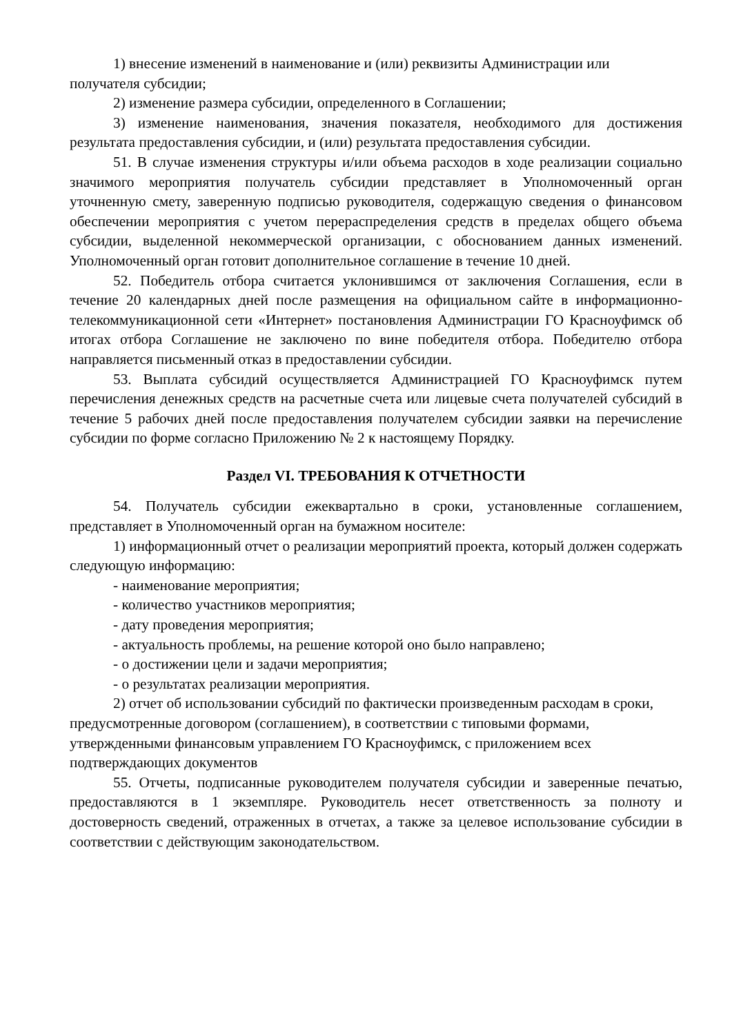1) внесение изменений в наименование и (или) реквизиты Администрации или получателя субсидии;
2) изменение размера субсидии, определенного в Соглашении;
3) изменение наименования, значения показателя, необходимого для достижения результата предоставления субсидии, и (или) результата предоставления субсидии.
51. В случае изменения структуры и/или объема расходов в ходе реализации социально значимого мероприятия получатель субсидии представляет в Уполномоченный орган уточненную смету, заверенную подписью руководителя, содержащую сведения о финансовом обеспечении мероприятия с учетом перераспределения средств в пределах общего объема субсидии, выделенной некоммерческой организации, с обоснованием данных изменений. Уполномоченный орган готовит дополнительное соглашение в течение 10 дней.
52. Победитель отбора считается уклонившимся от заключения Соглашения, если в течение 20 календарных дней после размещения на официальном сайте в информационно-телекоммуникационной сети «Интернет» постановления Администрации ГО Красноуфимск об итогах отбора Соглашение не заключено по вине победителя отбора. Победителю отбора направляется письменный отказ в предоставлении субсидии.
53. Выплата субсидий осуществляется Администрацией ГО Красноуфимск путем перечисления денежных средств на расчетные счета или лицевые счета получателей субсидий в течение 5 рабочих дней после предоставления получателем субсидии заявки на перечисление субсидии по форме согласно Приложению № 2 к настоящему Порядку.
Раздел VI. ТРЕБОВАНИЯ К ОТЧЕТНОСТИ
54. Получатель субсидии ежеквартально в сроки, установленные соглашением, представляет в Уполномоченный орган на бумажном носителе:
1) информационный отчет о реализации мероприятий проекта, который должен содержать следующую информацию:
- наименование мероприятия;
- количество участников мероприятия;
- дату проведения мероприятия;
- актуальность проблемы, на решение которой оно было направлено;
- о достижении цели и задачи мероприятия;
- о результатах реализации мероприятия.
2) отчет об использовании субсидий по фактически произведенным расходам в сроки, предусмотренные договором (соглашением), в соответствии с типовыми формами, утвержденными финансовым управлением ГО Красноуфимск, с приложением всех подтверждающих документов
55. Отчеты, подписанные руководителем получателя субсидии и заверенные печатью, предоставляются в 1 экземпляре. Руководитель несет ответственность за полноту и достоверность сведений, отраженных в отчетах, а также за целевое использование субсидии в соответствии с действующим законодательством.